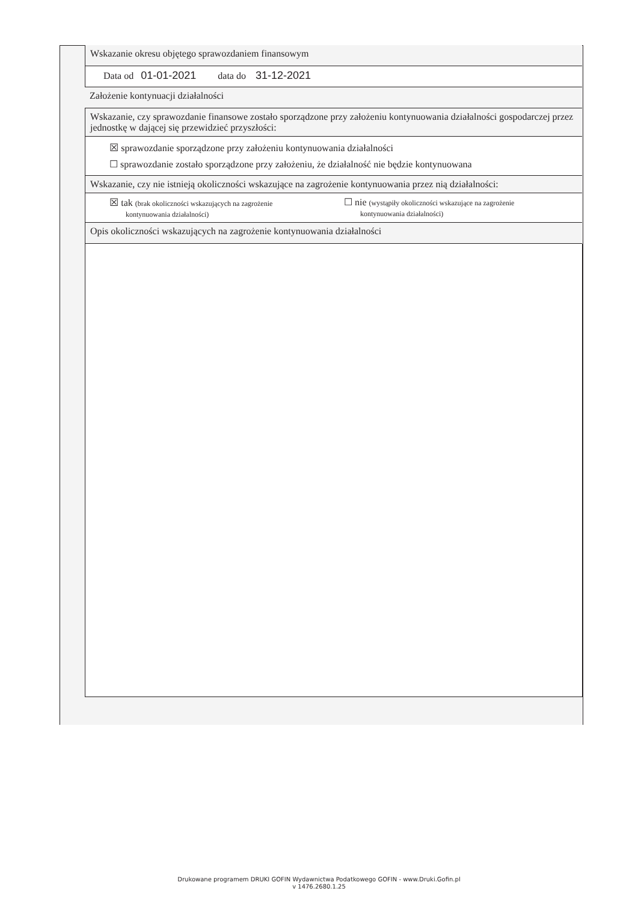Wskazanie okresu objętego sprawozdaniem finansowym
Data od 01-01-2021 data do 31-12-2021
Założenie kontynuacji działalności
Wskazanie, czy sprawozdanie finansowe zostało sporządzone przy założeniu kontynuowania działalności gospodarczej przez jednostkę w dającej się przewidzieć przyszłości:
☒ sprawozdanie sporządzone przy założeniu kontynuowania działalności
☐ sprawozdanie zostało sporządzone przy założeniu, że działalność nie będzie kontynuowana
Wskazanie, czy nie istnieją okoliczności wskazujące na zagrożenie kontynuowania przez nią działalności:
☒ tak (brak okoliczności wskazujących na zagrożenie
kontynuowania działalności)
☐ nie (wystąpiły okoliczności wskazujące na zagrożenie
kontynuowania działalności)
Opis okoliczności wskazujących na zagrożenie kontynuowania działalności
Drukowane programem DRUKI GOFIN Wydawnictwa Podatkowego GOFIN - www.Druki.Gofin.pl
v 1476.2680.1.25